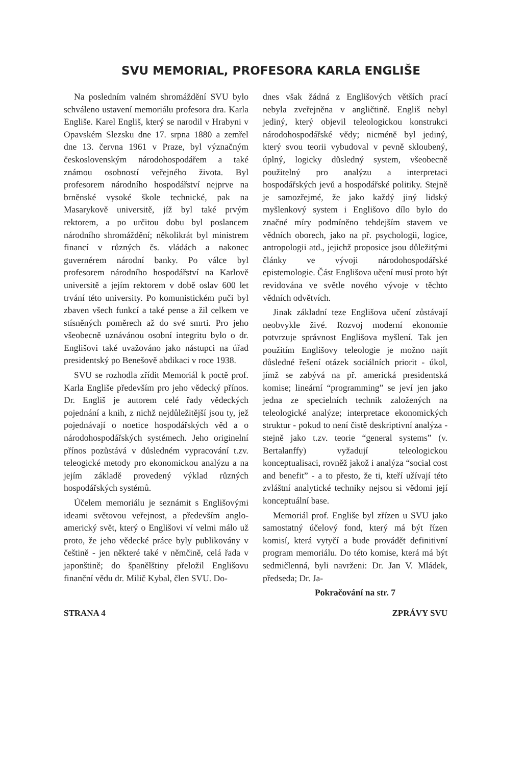SVU MEMORIAL, PROFESORA KARLA ENGLIŠE
Na posledním valném shromáždění SVU bylo schváleno ustavení memoriálu profesora dra. Karla Engliše. Karel Engliš, který se narodil v Hrabyni v Opavském Slezsku dne 17. srpna 1880 a zemřel dne 13. června 1961 v Praze, byl význačným československým národohospodářem a také známou osobností veřejného života. Byl profesorem národního hospodářství nejprve na brněnské vysoké škole technické, pak na Masarykově universitě, jíž byl také prvým rektorem, a po určitou dobu byl poslancem národního shromáždění; několikrát byl ministrem financí v různých čs. vládách a nakonec guvernérem národní banky. Po válce byl profesorem národního hospodářství na Karlově universitě a jejím rektorem v době oslav 600 let trvání této university. Po komunistickém puči byl zbaven všech funkcí a také pense a žil celkem ve stísněných poměrech až do své smrti. Pro jeho všeobecně uznávánou osobní integritu bylo o dr. Englišovi také uvažováno jako nástupci na úřad presidentský po Benešově abdikaci v roce 1938.
SVU se rozhodla zřídit Memoriál k poctě prof. Karla Engliše především pro jeho vědecký přínos. Dr. Engliš je autorem celé řady vědeckých pojednání a knih, z nichž nejdůležitější jsou ty, jež pojednávají o noetice hospodářských věd a o národohospodářských systémech. Jeho originelní přínos pozůstává v důsledném vypracování t.zv. teleogické metody pro ekonomickou analýzu a na jejím základě provedený výklad různých hospodářských systémů.
Účelem memoriálu je seznámit s Englišovými ideami světovou veřejnost, a především anglo-americký svět, který o Englišovi ví velmi málo už proto, že jeho vědecké práce byly publikovány v češtině - jen některé také v němčině, celá řada v japonštině; do španělštiny přeložil Englišovu finanční vědu dr. Milič Kybal, člen SVU. Do-
dnes však žádná z Englišových větších prací nebyla zveřejněna v angličtině. Engliš nebyl jediný, který objevil teleologickou konstrukci národohospodářské vědy; nicméně byl jediný, který svou teorii vybudoval v pevně skloubený, úplný, logicky důsledný system, všeobecně použitelný pro analýzu a interpretaci hospodářských jevů a hospodářské politiky. Stejně je samozřejmé, že jako každý jiný lidský myšlenkový system i Englišovo dílo bylo do značné míry podmíněno tehdejším stavem ve vědních oborech, jako na př. psychologii, logice, antropologii atd., jejichž proposice jsou důležitými články ve vývoji národohospodářské epistemologie. Část Englišova učení musí proto být revidována ve světle nového vývoje v těchto vědních odvětvích.
Jinak základní teze Englišova učení zůstávají neobvykle živé. Rozvoj moderní ekonomie potvrzuje správnost Englišova myšlení. Tak jen použitím Englišovy teleologie je možno najít důsledné řešení otázek sociálních priorit - úkol, jímž se zabývá na př. americká presidentská komise; lineární “programming” se jeví jen jako jedna ze specielních technik založených na teleologické analýze; interpretace ekonomických struktur - pokud to není čistě deskriptivní analýza - stejně jako t.zv. teorie “general systems” (v. Bertalanffy) vyžadují teleologickou konceptualisaci, rovněž jakož i analýza “social cost and benefit” - a to přesto, že ti, kteří užívají této zvláštní analytické techniky nejsou si vědomi její konceptuální base.
Memoriál prof. Engliše byl zřízen u SVU jako samostatný účelový fond, který má být řízen komisí, která vytyčí a bude provádět definitivní program memoriálu. Do této komise, která má být sedmičlenná, byli navrženi: Dr. Jan V. Mládek, předseda; Dr. Ja-
Pokračování na str. 7
STRANA 4 ZPRÁVY SVU